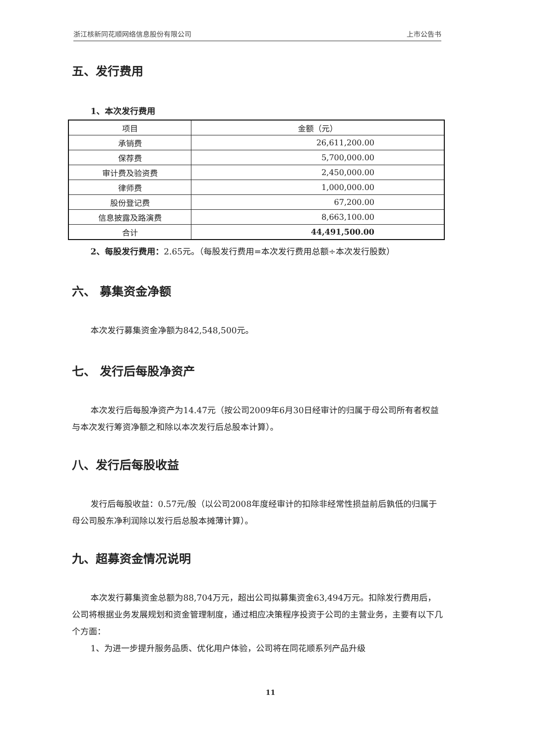浙江核新同花顺网络信息股份有限公司 上市公告书
五、发行费用
1、本次发行费用
| 项目 | 金额（元） |
| --- | --- |
| 承销费 | 26,611,200.00 |
| 保荐费 | 5,700,000.00 |
| 审计费及验资费 | 2,450,000.00 |
| 律师费 | 1,000,000.00 |
| 股份登记费 | 67,200.00 |
| 信息披露及路演费 | 8,663,100.00 |
| 合计 | 44,491,500.00 |
2、每股发行费用：2.65元。（每股发行费用=本次发行费用总额÷本次发行股数）
六、 募集资金净额
本次发行募集资金净额为842,548,500元。
七、 发行后每股净资产
本次发行后每股净资产为14.47元（按公司2009年6月30日经审计的归属于母公司所有者权益与本次发行筹资净额之和除以本次发行后总股本计算）。
八、发行后每股收益
发行后每股收益：0.57元/股（以公司2008年度经审计的扣除非经常性损益前后孰低的归属于母公司股东净利润除以发行后总股本摊薄计算）。
九、超募资金情况说明
本次发行募集资金总额为88,704万元，超出公司拟募集资金63,494万元。扣除发行费用后，公司将根据业务发展规划和资金管理制度，通过相应决策程序投资于公司的主营业务，主要有以下几个方面：
1、为进一步提升服务品质、优化用户体验，公司将在同花顺系列产品升级
11